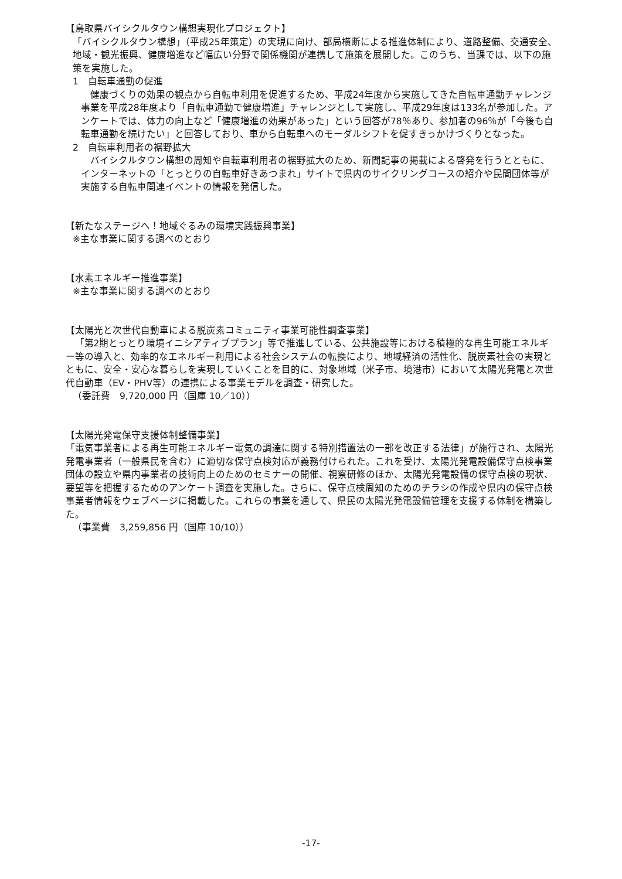【鳥取県バイシクルタウン構想実現化プロジェクト】
「バイシクルタウン構想」（平成25年策定）の実現に向け、部局横断による推進体制により、道路整備、交通安全、地域・観光振興、健康増進など幅広い分野で関係機関が連携して施策を展開した。このうち、当課では、以下の施策を実施した。
1　自転車通勤の促進
健康づくりの効果の観点から自転車利用を促進するため、平成24年度から実施してきた自転車通勤チャレンジ事業を平成28年度より「自転車通勤で健康増進」チャレンジとして実施し、平成29年度は133名が参加した。アンケートでは、体力の向上など「健康増進の効果があった」という回答が78％あり、参加者の96％が「今後も自転車通勤を続けたい」と回答しており、車から自転車へのモーダルシフトを促すきっかけづくりとなった。
2　自転車利用者の裾野拡大
バイシクルタウン構想の周知や自転車利用者の裾野拡大のため、新聞記事の掲載による啓発を行うとともに、インターネットの「とっとりの自転車好きあつまれ」サイトで県内のサイクリングコースの紹介や民間団体等が実施する自転車関連イベントの情報を発信した。
【新たなステージへ！地域ぐるみの環境実践振興事業】
※主な事業に関する調べのとおり
【水素エネルギー推進事業】
※主な事業に関する調べのとおり
【太陽光と次世代自動車による脱炭素コミュニティ事業可能性調査事業】
「第2期とっとり環境イニシアティブプラン」等で推進している、公共施設等における積極的な再生可能エネルギー等の導入と、効率的なエネルギー利用による社会システムの転換により、地域経済の活性化、脱炭素社会の実現とともに、安全・安心な暮らしを実現していくことを目的に、対象地域（米子市、境港市）において太陽光発電と次世代自動車（EV・PHV等）の連携による事業モデルを調査・研究した。
（委託費　9,720,000 円（国庫 10／10））
【太陽光発電保守支援体制整備事業】
「電気事業者による再生可能エネルギー電気の調達に関する特別措置法の一部を改正する法律」が施行され、太陽光発電事業者（一般県民を含む）に適切な保守点検対応が義務付けられた。これを受け、太陽光発電設備保守点検事業団体の設立や県内事業者の技術向上のためのセミナーの開催、視察研修のほか、太陽光発電設備の保守点検の現状、要望等を把握するためのアンケート調査を実施した。さらに、保守点検周知のためのチラシの作成や県内の保守点検事業者情報をウェブページに掲載した。これらの事業を通して、県民の太陽光発電設備管理を支援する体制を構築した。
（事業費　3,259,856 円（国庫 10/10））
-17-